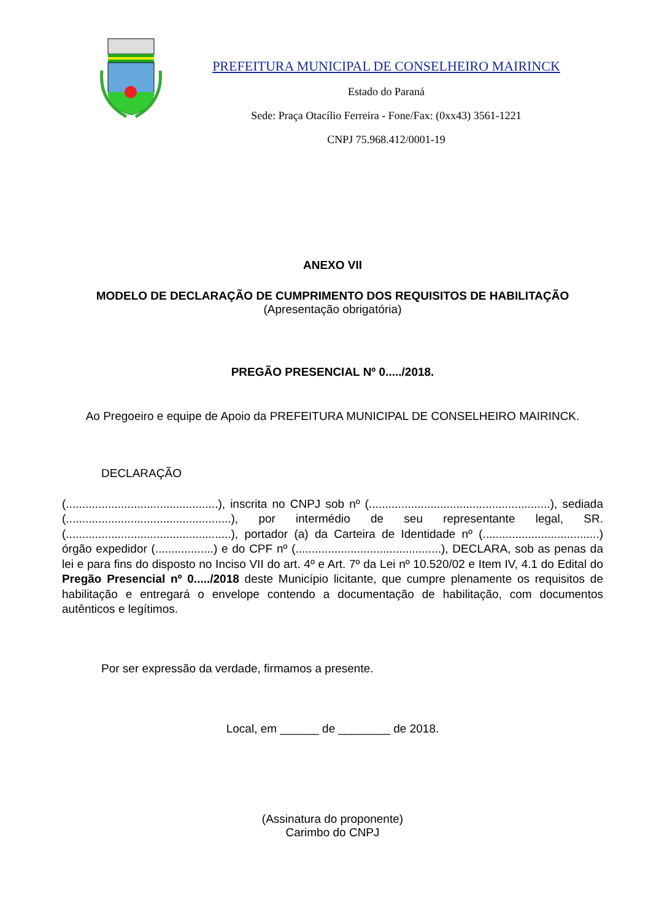PREFEITURA MUNICIPAL DE CONSELHEIRO MAIRINCK
Estado do Paraná
Sede: Praça Otacílio Ferreira - Fone/Fax: (0xx43) 3561-1221
CNPJ 75.968.412/0001-19
ANEXO VII
MODELO DE DECLARAÇÃO DE CUMPRIMENTO DOS REQUISITOS DE HABILITAÇÃO
(Apresentação obrigatória)
PREGÃO PRESENCIAL Nº 0...../2018.
Ao Pregoeiro e equipe de Apoio da PREFEITURA MUNICIPAL DE CONSELHEIRO MAIRINCK.
DECLARAÇÃO
(...............................................), inscrita no CNPJ sob nº (........................................................), sediada (...................................................), por intermédio de seu representante legal, SR. (...................................................), portador (a) da Carteira de Identidade nº (....................................) órgão expedidor (..................) e do CPF nº (.............................................), DECLARA, sob as penas da lei e para fins do disposto no Inciso VII do art. 4º e Art. 7º da Lei nº 10.520/02 e Item IV, 4.1 do Edital do Pregão Presencial nº 0...../2018 deste Município licitante, que cumpre plenamente os requisitos de habilitação e entregará o envelope contendo a documentação de habilitação, com documentos autênticos e legítimos.
Por ser expressão da verdade, firmamos a presente.
Local, em ______ de ________ de 2018.
(Assinatura do proponente)
Carimbo do CNPJ